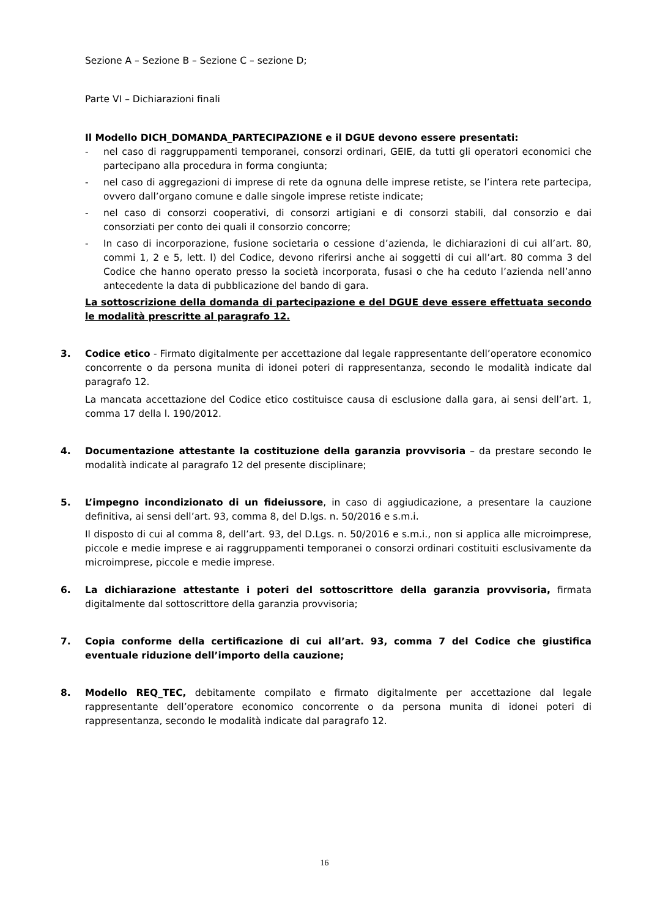Sezione A – Sezione B – Sezione C – sezione D;
Parte VI – Dichiarazioni finali
Il Modello DICH_DOMANDA_PARTECIPAZIONE e il DGUE devono essere presentati:
- nel caso di raggruppamenti temporanei, consorzi ordinari, GEIE, da tutti gli operatori economici che partecipano alla procedura in forma congiunta;
- nel caso di aggregazioni di imprese di rete da ognuna delle imprese retiste, se l’intera rete partecipa, ovvero dall’organo comune e dalle singole imprese retiste indicate;
- nel caso di consorzi cooperativi, di consorzi artigiani e di consorzi stabili, dal consorzio e dai consorziati per conto dei quali il consorzio concorre;
- In caso di incorporazione, fusione societaria o cessione d’azienda, le dichiarazioni di cui all’art. 80, commi 1, 2 e 5, lett. l) del Codice, devono riferirsi anche ai soggetti di cui all’art. 80 comma 3 del Codice che hanno operato presso la società incorporata, fusasi o che ha ceduto l’azienda nell’anno antecedente la data di pubblicazione del bando di gara.
La sottoscrizione della domanda di partecipazione e del DGUE deve essere effettuata secondo le modalità prescritte al paragrafo 12.
3. Codice etico - Firmato digitalmente per accettazione dal legale rappresentante dell’operatore economico concorrente o da persona munita di idonei poteri di rappresentanza, secondo le modalità indicate dal paragrafo 12.
La mancata accettazione del Codice etico costituisce causa di esclusione dalla gara, ai sensi dell’art. 1, comma 17 della l. 190/2012.
4. Documentazione attestante la costituzione della garanzia provvisoria – da prestare secondo le modalità indicate al paragrafo 12 del presente disciplinare;
5. L’impegno incondizionato di un fideiussore, in caso di aggiudicazione, a presentare la cauzione definitiva, ai sensi dell’art. 93, comma 8, del D.lgs. n. 50/2016 e s.m.i.
Il disposto di cui al comma 8, dell’art. 93, del D.Lgs. n. 50/2016 e s.m.i., non si applica alle microimprese, piccole e medie imprese e ai raggruppamenti temporanei o consorzi ordinari costituiti esclusivamente da microimprese, piccole e medie imprese.
6. La dichiarazione attestante i poteri del sottoscrittore della garanzia provvisoria, firmata digitalmente dal sottoscrittore della garanzia provvisoria;
7. Copia conforme della certificazione di cui all’art. 93, comma 7 del Codice che giustifica eventuale riduzione dell’importo della cauzione;
8. Modello REQ_TEC, debitamente compilato e firmato digitalmente per accettazione dal legale rappresentante dell’operatore economico concorrente o da persona munita di idonei poteri di rappresentanza, secondo le modalità indicate dal paragrafo 12.
16